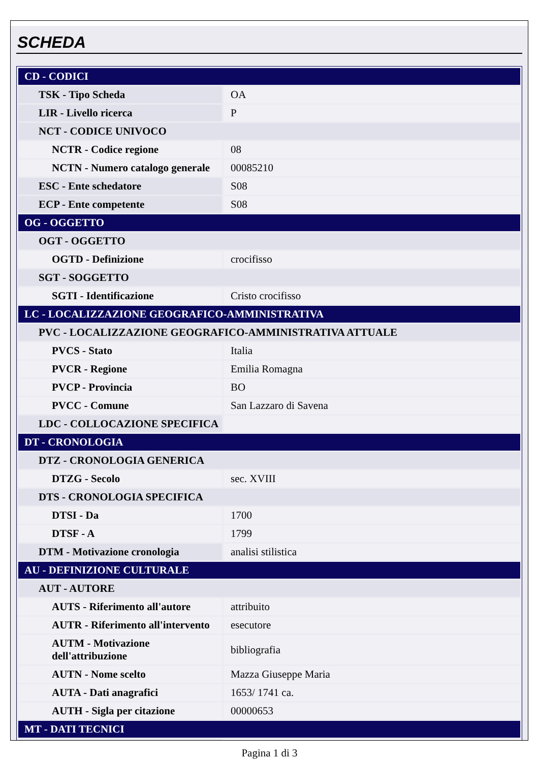SCHEDA
| CD - CODICI | |
| TSK - Tipo Scheda | OA |
| LIR - Livello ricerca | P |
| NCT - CODICE UNIVOCO | |
| NCTR - Codice regione | 08 |
| NCTN - Numero catalogo generale | 00085210 |
| ESC - Ente schedatore | S08 |
| ECP - Ente competente | S08 |
| OG - OGGETTO | |
| OGT - OGGETTO | |
| OGTD - Definizione | crocifisso |
| SGT - SOGGETTO | |
| SGTI - Identificazione | Cristo crocifisso |
| LC - LOCALIZZAZIONE GEOGRAFICO-AMMINISTRATIVA | |
| PVC - LOCALIZZAZIONE GEOGRAFICO-AMMINISTRATIVA ATTUALE | |
| PVCS - Stato | Italia |
| PVCR - Regione | Emilia Romagna |
| PVCP - Provincia | BO |
| PVCC - Comune | San Lazzaro di Savena |
| LDC - COLLOCAZIONE SPECIFICA | |
| DT - CRONOLOGIA | |
| DTZ - CRONOLOGIA GENERICA | |
| DTZG - Secolo | sec. XVIII |
| DTS - CRONOLOGIA SPECIFICA | |
| DTSI - Da | 1700 |
| DTSF - A | 1799 |
| DTM - Motivazione cronologia | analisi stilistica |
| AU - DEFINIZIONE CULTURALE | |
| AUT - AUTORE | |
| AUTS - Riferimento all'autore | attribuito |
| AUTR - Riferimento all'intervento | esecutore |
| AUTM - Motivazione dell'attribuzione | bibliografia |
| AUTN - Nome scelto | Mazza Giuseppe Maria |
| AUTA - Dati anagrafici | 1653/ 1741 ca. |
| AUTH - Sigla per citazione | 00000653 |
| MT - DATI TECNICI | |
Pagina 1 di 3